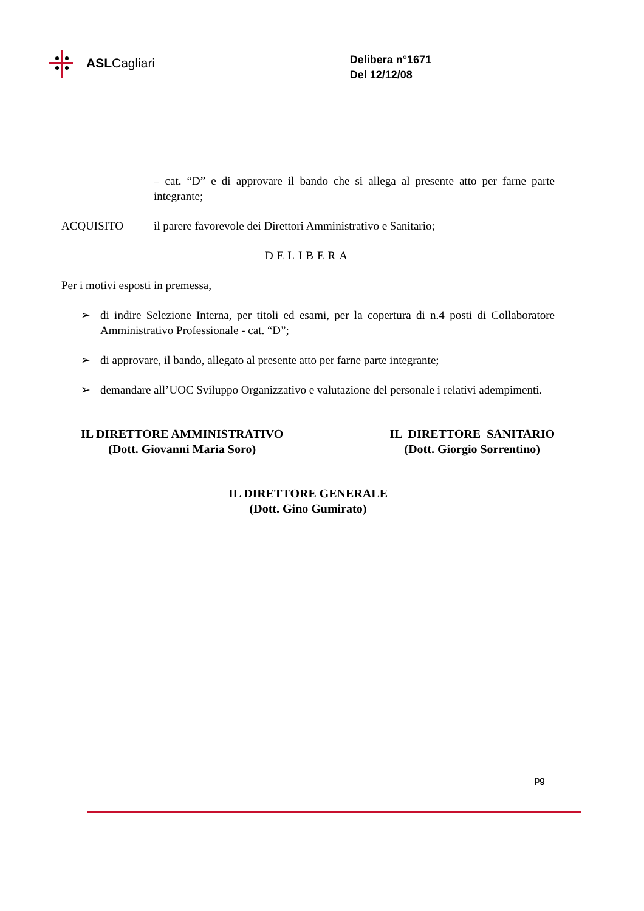ASLCagliari
Delibera n°1671
Del 12/12/08
– cat. “D” e di approvare il bando che si allega al presente atto per farne parte integrante;
ACQUISITO il parere favorevole dei Direttori Amministrativo e Sanitario;
DELIBERA
Per i motivi esposti in premessa,
➢ di indire Selezione Interna, per titoli ed esami, per la copertura di n.4 posti di Collaboratore Amministrativo Professionale - cat. “D”;
➢ di approvare, il bando, allegato al presente atto per farne parte integrante;
➢ demandare all’UOC Sviluppo Organizzativo e valutazione del personale i relativi adempimenti.
IL DIRETTORE AMMINISTRATIVO
(Dott. Giovanni Maria Soro)
IL DIRETTORE SANITARIO
(Dott. Giorgio Sorrentino)
IL DIRETTORE GENERALE
(Dott. Gino Gumirato)
pg